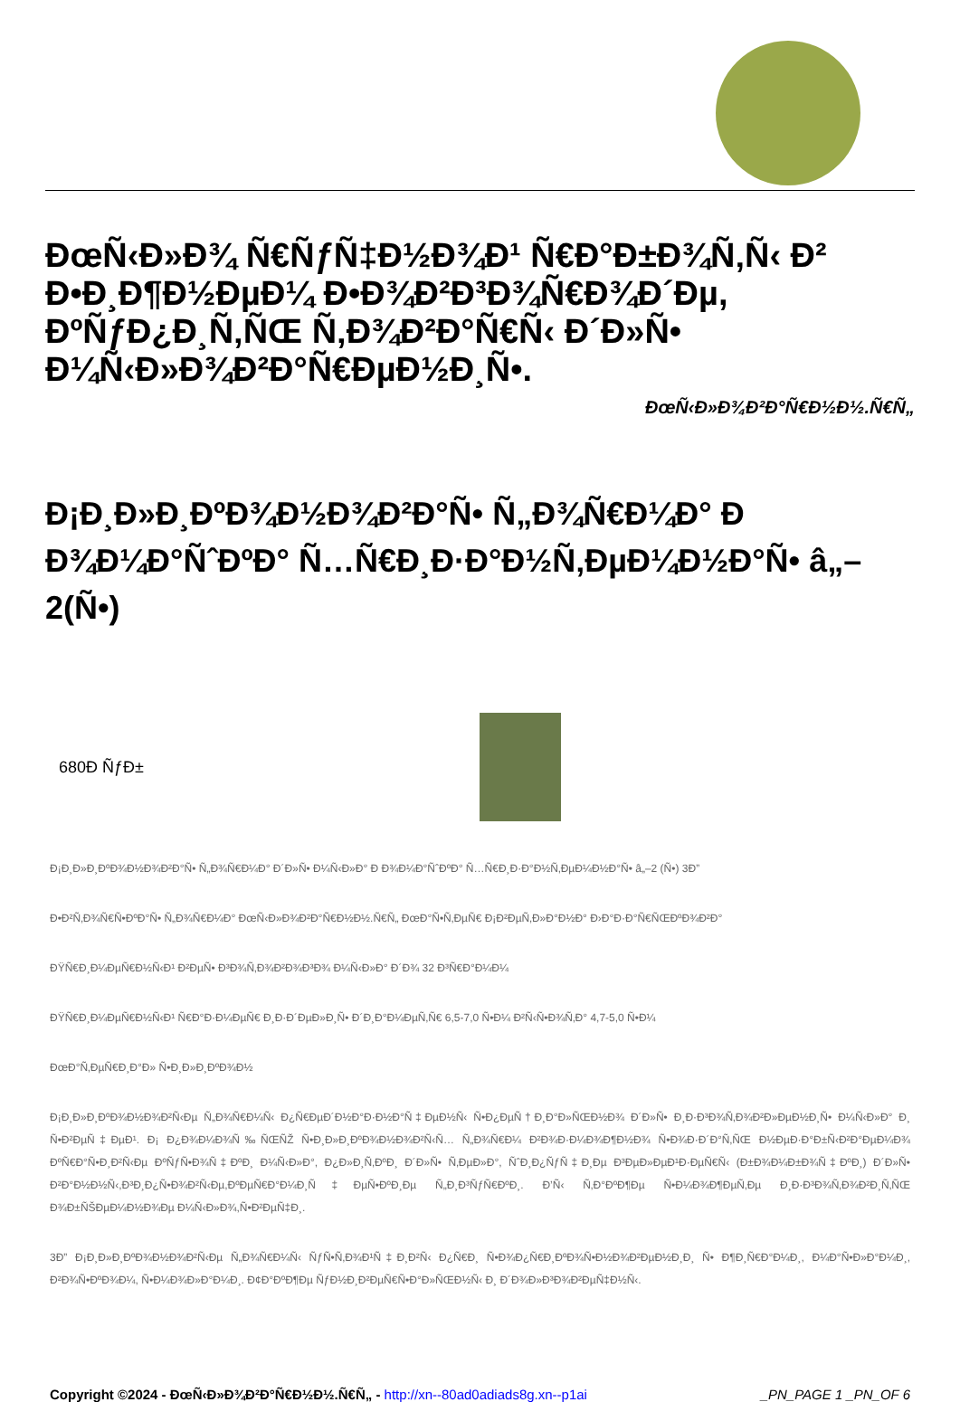ÐœÑ‹Ð»Ð¾ Ñ€ÑƒÑ‡Ð½Ð¾Ð¹ Ñ€Ð°Ð±Ð¾Ñ‚Ñ‹ Ð² Ð•Ð¸Ð¶Ð½ÐµÐ¼ Ð•Ð¾Ð²Ð³Ð¾Ñ€Ð¾Ð´Ðµ, ÐºÑƒÐ¿Ð¸Ñ‚ÑŒ Ñ‚Ð¾Ð²Ð°Ñ€Ñ‹ Ð´Ð»Ñ• Ð¼Ñ‹Ð»Ð¾Ð²Ð°Ñ€ÐµÐ½Ð¸Ñ•.
ÐœÑ‹Ð»Ð¾Ð²Ð°Ñ€Ð½Ð½.Ñ€Ñ„
Ð¡Ð¸Ð»Ð¸ÐºÐ¾Ð½Ð¾Ð²Ð°Ñ• Ñ„Ð¾Ñ€Ð¼Ð° Ð Ð¾Ð¼Ð°ÑˆÐºÐ° Ñ…Ñ€Ð¸Ð·Ð°Ð½Ñ‚ÐµÐ¼Ð½Ð°Ñ• â„–2(Ñ•)
680Ð ÑƒÐ±
Ð¡Ð¸Ð»Ð¸ÐºÐ¾Ð½Ð¾Ð²Ð°Ñ• Ñ„Ð¾Ñ€Ð¼Ð° Ð´Ð»Ñ• Ð¼Ñ‹Ð»Ð° Ð Ð¾Ð¼Ð°ÑˆÐºÐ° Ñ…Ñ€Ð¸Ð·Ð°Ð½Ñ‚ÐµÐ¼Ð½Ð°Ñ• â„–2 (Ñ•) 3Ð”
Ð•Ð²Ñ‚Ð¾Ñ€Ñ•ÐºÐ°Ñ• Ñ„Ð¾Ñ€Ð¼Ð° ÐœÑ‹Ð»Ð¾Ð²Ð°Ñ€Ð½Ð½.Ñ€Ñ„ ÐœÐ°Ñ•Ñ‚ÐµÑ€ Ð¡Ð²ÐµÑ‚Ð»Ð°Ð½Ð° Ð›Ð°Ð·Ð°Ñ€ÑŒÐºÐ¾Ð²Ð°
ÐŸÑ€Ð¸Ð¼ÐµÑ€Ð½Ñ‹Ð¹ Ð²ÐµÑ• Ð³Ð¾Ñ‚Ð¾Ð²Ð¾Ð³Ð¾ Ð¼Ñ‹Ð»Ð° Ð´Ð¾ 32 Ð³Ñ€Ð°Ð¼Ð¼
ÐŸÑ€Ð¸Ð¼ÐµÑ€Ð½Ñ‹Ð¹ Ñ€Ð°Ð·Ð¼ÐµÑ€ Ð¸Ð·Ð´ÐµÐ»Ð¸Ñ• Ð´Ð¸Ð°Ð¼ÐµÑ‚Ñ€ 6,5-7,0 Ñ•Ð¼ Ð²Ñ‹Ñ•Ð¾Ñ‚Ð° 4,7-5,0 Ñ•Ð¼
ÐœÐ°Ñ‚ÐµÑ€Ð¸Ð°Ð» Ñ•Ð¸Ð»Ð¸ÐºÐ¾Ð½
Ð¡Ð¸Ð»Ð¸ÐºÐ¾Ð½Ð¾Ð²Ñ‹Ðµ Ñ„Ð¾Ñ€Ð¼Ñ‹ Ð¿Ñ€ÐµÐ´Ð½Ð°Ð·Ð½Ð°Ñ‡ÐµÐ½Ñ‹ Ñ•Ð¿ÐµÑ†Ð¸Ð°Ð»ÑŒÐ½Ð¾ Ð´Ð»Ñ• Ð¸Ð·Ð³Ð¾Ñ‚Ð¾Ð²Ð»ÐµÐ½Ð¸Ñ• Ð¼Ñ‹Ð»Ð° Ð¸ Ñ•Ð²ÐµÑ‡ÐµÐ¹. Ð¡ Ð¿Ð¾Ð¼Ð¾Ñ‰ÑŒÑŽ Ñ•Ð¸Ð»Ð¸ÐºÐ¾Ð½Ð¾Ð²Ñ‹Ñ… Ñ„Ð¾Ñ€Ð¼ Ð²Ð¾Ð·Ð¼Ð¾Ð¶Ð½Ð¾ Ñ•Ð¾Ð·Ð´Ð°Ñ‚ÑŒ Ð½ÐµÐ·Ð°Ð±Ñ‹Ð²Ð°ÐµÐ¼Ð¾ ÐºÑ€Ð°Ñ•Ð¸Ð²Ñ‹Ðµ ÐºÑƒÑ•Ð¾Ñ‡ÐºÐ¸ Ð¼Ñ‹Ð»Ð°, Ð¿Ð»Ð¸Ñ‚ÐºÐ¸ Ð´Ð»Ñ• Ñ‚ÐµÐ»Ð°, ÑˆÐ¸Ð¿ÑƒÑ‡Ð¸Ðµ Ð³ÐµÐ»ÐµÐ¹Ð·ÐµÑ€Ñ‹ (Ð±Ð¾Ð¼Ð±Ð¾Ñ‡ÐºÐ¸) Ð´Ð»Ñ• Ð²Ð°Ð½Ð½Ñ‹,Ð³Ð¸Ð¿Ñ•Ð¾Ð²Ñ‹Ðµ,ÐºÐµÑ€Ð°Ð¼Ð¸Ñ‡ÐµÑ•ÐºÐ¸Ðµ Ñ„Ð¸Ð³ÑƒÑ€ÐºÐ¸. Ð’Ñ‹ Ñ‚Ð°ÐºÐ¶Ðµ Ñ•Ð¼Ð¾Ð¶ÐµÑ‚Ðµ Ð¸Ð·Ð³Ð¾Ñ‚Ð¾Ð²Ð¸Ñ‚ÑŒ Ð¾Ð±ÑŠÐµÐ¼Ð½Ð¾Ðµ Ð¼Ñ‹Ð»Ð¾,Ñ•Ð²ÐµÑ‡Ð¸.
3Ð” Ð¡Ð¸Ð»Ð¸ÐºÐ¾Ð½Ð¾Ð²Ñ‹Ðµ Ñ„Ð¾Ñ€Ð¼Ñ‹ ÑƒÑ•Ñ‚Ð¾Ð¹Ñ‡Ð¸Ð²Ñ‹ Ð¿Ñ€Ð¸ Ñ•Ð¾Ð¿Ñ€Ð¸ÐºÐ¾Ñ•Ð½Ð¾Ð²ÐµÐ½Ð¸Ð¸ Ñ• Ð¶Ð¸Ñ€Ð°Ð¼Ð¸, Ð¼Ð°Ñ•Ð»Ð°Ð¼Ð¸, Ð²Ð¾Ñ•ÐºÐ¾Ð¼, Ñ•Ð¼Ð¾Ð»Ð°Ð¼Ð¸. Ð¢Ð°ÐºÐ¶Ðµ ÑƒÐ½Ð¸Ð²ÐµÑ€Ñ•Ð°Ð»ÑŒÐ½Ñ‹ Ð¸ Ð´Ð¾Ð»Ð³Ð¾Ð²ÐµÑ‡Ð½Ñ‹.
Copyright ©2024 - ÐœÑ‹Ð»Ð¾Ð²Ð°Ñ€Ð½Ð½.Ñ€Ñ„ - http://xn--80ad0adiads8g.xn--p1ai _PN_PAGE 1 _PN_OF 6